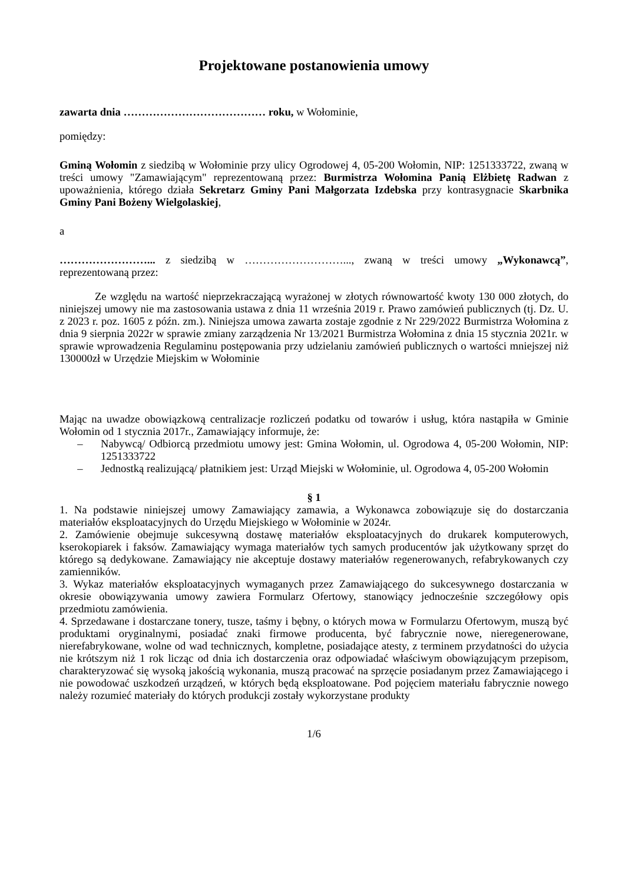Projektowane postanowienia umowy
zawarta dnia ………………………………… roku, w Wołominie,
pomiędzy:
Gminą Wołomin z siedzibą w Wołominie przy ulicy Ogrodowej 4, 05-200 Wołomin, NIP: 1251333722, zwaną w treści umowy "Zamawiającym" reprezentowaną przez: Burmistrza Wołomina Panią Elżbietę Radwan z upoważnienia, którego działa Sekretarz Gminy Pani Małgorzata Izdebska przy kontrasygnacie Skarbnika Gminy Pani Bożeny Wielgolaskiej,
a
……………………... z siedzibą w ………………………..., zwaną w treści umowy „Wykonawcą”, reprezentowaną przez:
Ze względu na wartość nieprzekraczającą wyrażonej w złotych równowartość kwoty 130 000 złotych, do niniejszej umowy nie ma zastosowania ustawa z dnia 11 września 2019 r. Prawo zamówień publicznych (tj. Dz. U. z 2023 r. poz. 1605 z późn. zm.). Niniejsza umowa zawarta zostaje zgodnie z Nr 229/2022 Burmistrza Wołomina z dnia 9 sierpnia 2022r w sprawie zmiany zarządzenia Nr 13/2021 Burmistrza Wołomina z dnia 15 stycznia 2021r. w sprawie wprowadzenia Regulaminu postępowania przy udzielaniu zamówień publicznych o wartości mniejszej niż 130000zł w Urzędzie Miejskim w Wołominie
Mając na uwadze obowiązkową centralizacje rozliczeń podatku od towarów i usług, która nastąpiła w Gminie Wołomin od 1 stycznia 2017r., Zamawiający informuje, że:
– Nabywcą/ Odbiorcą przedmiotu umowy jest: Gmina Wołomin, ul. Ogrodowa 4, 05-200 Wołomin, NIP: 1251333722
– Jednostką realizującą/ płatnikiem jest: Urząd Miejski w Wołominie, ul. Ogrodowa 4, 05-200 Wołomin
§ 1
1. Na podstawie niniejszej umowy Zamawiający zamawia, a Wykonawca zobowiązuje się do dostarczania materiałów eksploatacyjnych do Urzędu Miejskiego w Wołominie w 2024r.
2. Zamówienie obejmuje sukcesywną dostawę materiałów eksploatacyjnych do drukarek komputerowych, kserokopiarek i faksów. Zamawiający wymaga materiałów tych samych producentów jak użytkowany sprzęt do którego są dedykowane. Zamawiający nie akceptuje dostawy materiałów regenerowanych, refabrykowanych czy zamienników.
3. Wykaz materiałów eksploatacyjnych wymaganych przez Zamawiającego do sukcesywnego dostarczania w okresie obowiązywania umowy zawiera Formularz Ofertowy, stanowiący jednocześnie szczegółowy opis przedmiotu zamówienia.
4. Sprzedawane i dostarczane tonery, tusze, taśmy i bębny, o których mowa w Formularzu Ofertowym, muszą być produktami oryginalnymi, posiadać znaki firmowe producenta, być fabrycznie nowe, nieregenerowane, nierefabrykowane, wolne od wad technicznych, kompletne, posiadające atesty, z terminem przydatności do użycia nie krótszym niż 1 rok licząc od dnia ich dostarczenia oraz odpowiadać właściwym obowiązującym przepisom, charakteryzować się wysoką jakością wykonania, muszą pracować na sprzęcie posiadanym przez Zamawiającego i nie powodować uszkodzeń urządzeń, w których będą eksploatowane. Pod pojęciem materiału fabrycznie nowego należy rozumieć materiały do których produkcji zostały wykorzystane produkty
1/6